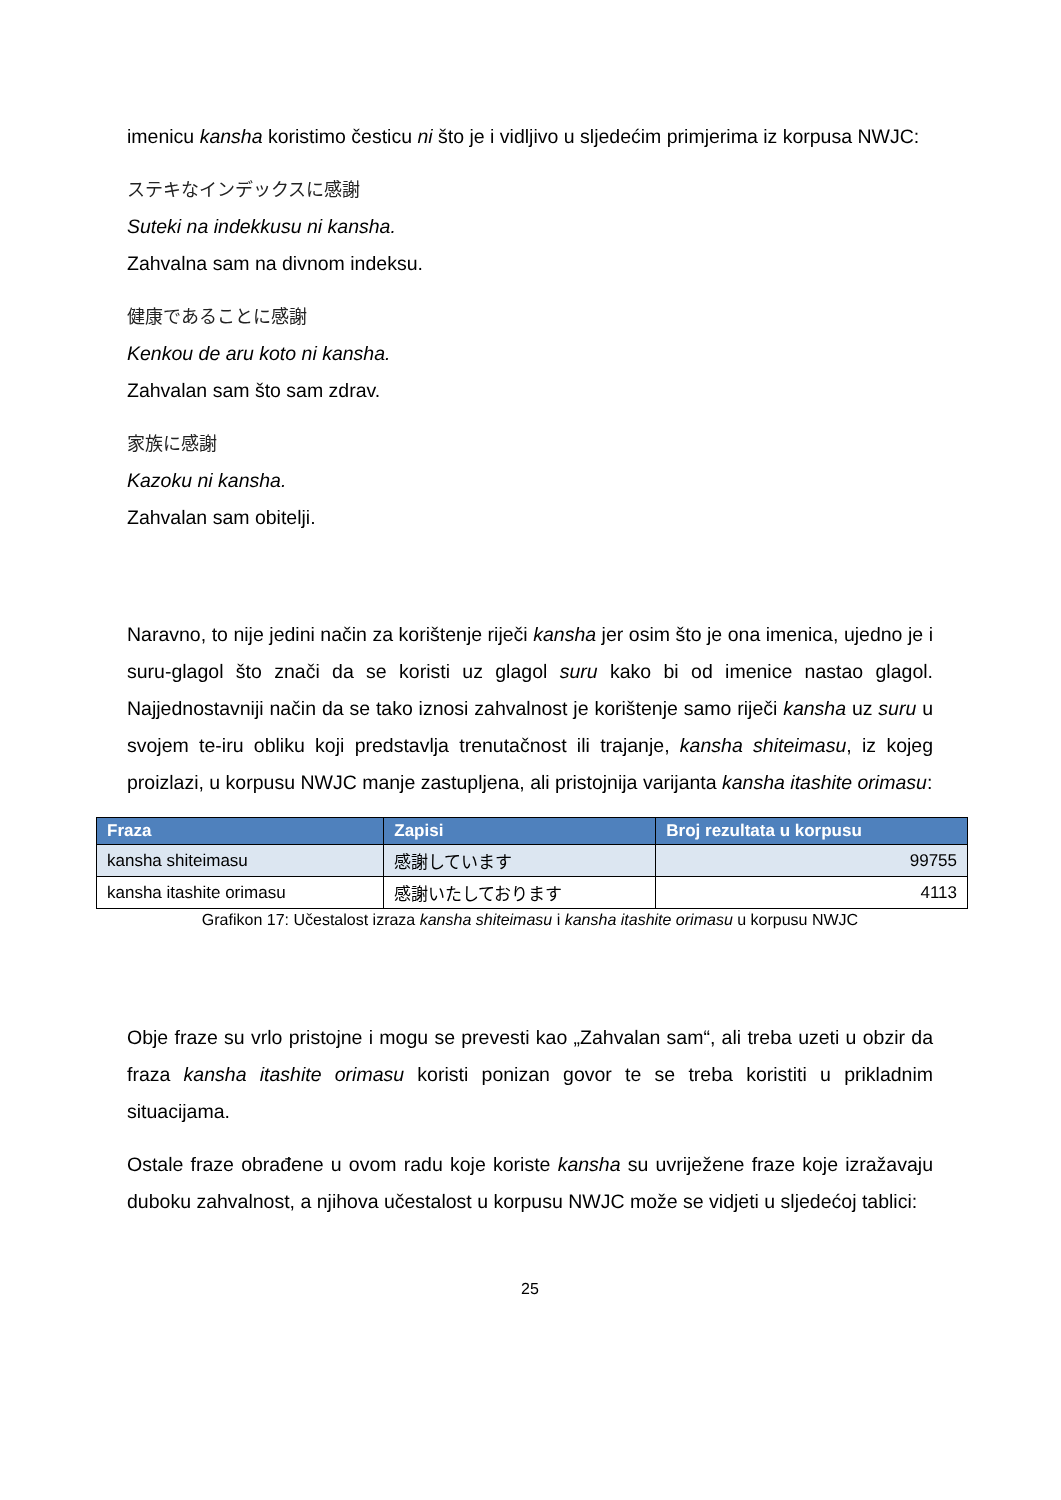imenicu kansha koristimo česticu ni što je i vidljivo u sljedećim primjerima iz korpusa NWJC:
ステキなインデックスに感謝
Suteki na indekkusu ni kansha.
Zahvalna sam na divnom indeksu.
健康であることに感謝
Kenkou de aru koto ni kansha.
Zahvalan sam što sam zdrav.
家族に感謝
Kazoku ni kansha.
Zahvalan sam obitelji.
Naravno, to nije jedini način za korištenje riječi kansha jer osim što je ona imenica, ujedno je i suru-glagol što znači da se koristi uz glagol suru kako bi od imenice nastao glagol. Najjednostavniji način da se tako iznosi zahvalnost je korištenje samo riječi kansha uz suru u svojem te-iru obliku koji predstavlja trenutačnost ili trajanje, kansha shiteimasu, iz kojeg proizlazi, u korpusu NWJC manje zastupljena, ali pristojnija varijanta kansha itashite orimasu:
| Fraza | Zapisi | Broj rezultata u korpusu |
| --- | --- | --- |
| kansha shiteimasu | 感謝しています | 99755 |
| kansha itashite orimasu | 感謝いたしております | 4113 |
Grafikon 17: Učestalost izraza kansha shiteimasu i kansha itashite orimasu u korpusu NWJC
Obje fraze su vrlo pristojne i mogu se prevesti kao „Zahvalan sam“, ali treba uzeti u obzir da fraza kansha itashite orimasu koristi ponizan govor te se treba koristiti u prikladnim situacijama.
Ostale fraze obrađene u ovom radu koje koriste kansha su uvriježene fraze koje izražavaju duboku zahvalnost, a njihova učestalost u korpusu NWJC može se vidjeti u sljedećoj tablici:
25